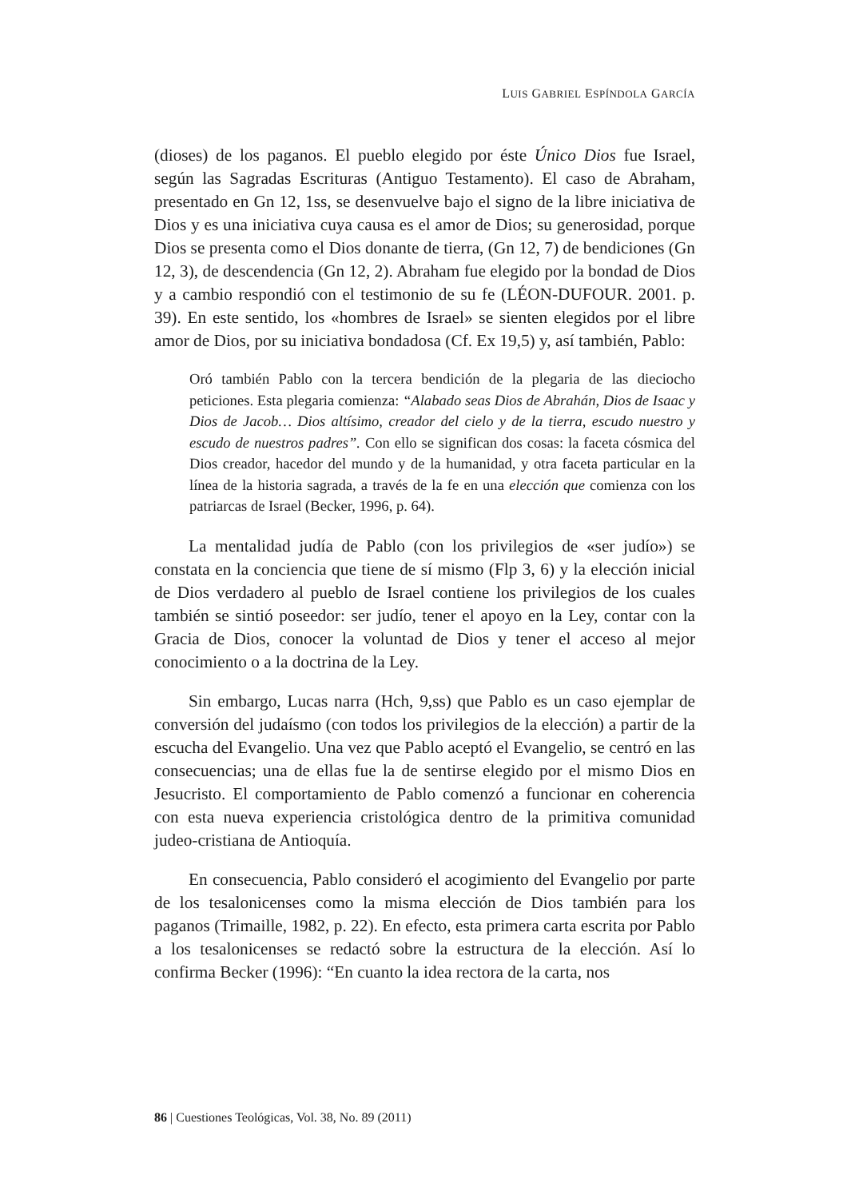LUIS GABRIEL ESPÍNDOLA GARCÍA
(dioses) de los paganos. El pueblo elegido por éste Único Dios fue Israel, según las Sagradas Escrituras (Antiguo Testamento). El caso de Abraham, presentado en Gn 12, 1ss, se desenvuelve bajo el signo de la libre iniciativa de Dios y es una iniciativa cuya causa es el amor de Dios; su generosidad, porque Dios se presenta como el Dios donante de tierra, (Gn 12, 7) de bendiciones (Gn 12, 3), de descendencia (Gn 12, 2). Abraham fue elegido por la bondad de Dios y a cambio respondió con el testimonio de su fe (LÉON-DUFOUR. 2001. p. 39). En este sentido, los «hombres de Israel» se sienten elegidos por el libre amor de Dios, por su iniciativa bondadosa (Cf. Ex 19,5) y, así también, Pablo:
Oró también Pablo con la tercera bendición de la plegaria de las dieciocho peticiones. Esta plegaria comienza: “Alabado seas Dios de Abrahán, Dios de Isaac y Dios de Jacob… Dios altísimo, creador del cielo y de la tierra, escudo nuestro y escudo de nuestros padres”. Con ello se significan dos cosas: la faceta cósmica del Dios creador, hacedor del mundo y de la humanidad, y otra faceta particular en la línea de la historia sagrada, a través de la fe en una elección que comienza con los patriarcas de Israel (Becker, 1996, p. 64).
La mentalidad judía de Pablo (con los privilegios de «ser judío») se constata en la conciencia que tiene de sí mismo (Flp 3, 6) y la elección inicial de Dios verdadero al pueblo de Israel contiene los privilegios de los cuales también se sintió poseedor: ser judío, tener el apoyo en la Ley, contar con la Gracia de Dios, conocer la voluntad de Dios y tener el acceso al mejor conocimiento o a la doctrina de la Ley.
Sin embargo, Lucas narra (Hch, 9,ss) que Pablo es un caso ejemplar de conversión del judaísmo (con todos los privilegios de la elección) a partir de la escucha del Evangelio. Una vez que Pablo aceptó el Evangelio, se centró en las consecuencias; una de ellas fue la de sentirse elegido por el mismo Dios en Jesucristo. El comportamiento de Pablo comenzó a funcionar en coherencia con esta nueva experiencia cristológica dentro de la primitiva comunidad judeo-cristiana de Antioquía.
En consecuencia, Pablo consideró el acogimiento del Evangelio por parte de los tesalonicenses como la misma elección de Dios también para los paganos (Trimaille, 1982, p. 22). En efecto, esta primera carta escrita por Pablo a los tesalonicenses se redactó sobre la estructura de la elección. Así lo confirma Becker (1996): “En cuanto la idea rectora de la carta, nos
86 | Cuestiones Teológicas, Vol. 38, No. 89 (2011)